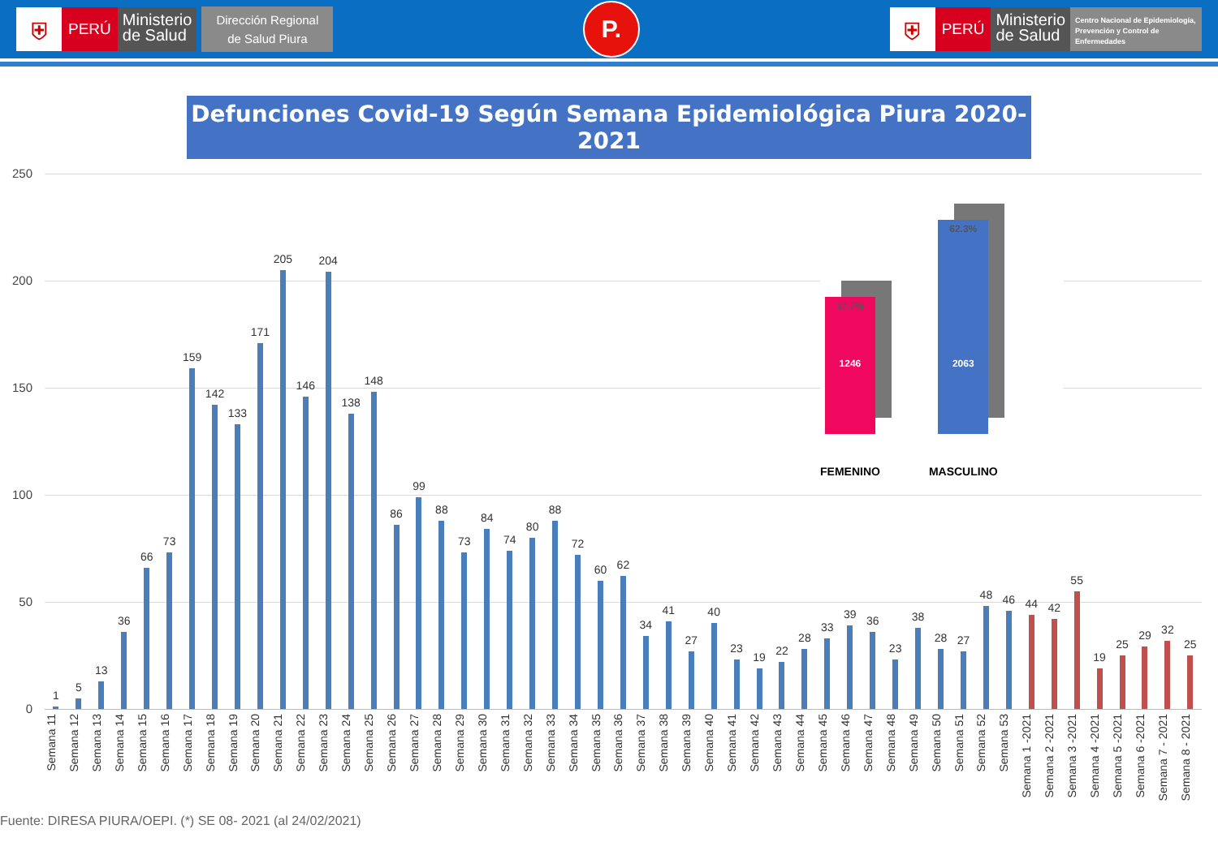⛨
PERÚ
Ministerio
de Salud
Dirección Regional
de Salud Piura
P.
⛨
PERÚ
Ministerio
de Salud
Centro Nacional de Epidemiología, Prevención y Control de Enfermedades
Defunciones Covid-19 Según Semana Epidemiológica Piura 2020-2021
250
200
150
100
50
0
1
5
13
36
66
73
159
142
133
171
205
146
204
138
148
86
99
88
73
84
74
80
88
72
60
62
34
41
27
40
23
19
22
28
33
39
36
23
38
28
27
48
46
44
42
55
19
25
29
32
25
37.7%
1246
FEMENINO
62.3%
2063
MASCULINO
Semana 11
Semana 12
Semana 13
Semana 14
Semana 15
Semana 16
Semana 17
Semana 18
Semana 19
Semana 20
Semana 21
Semana 22
Semana 23
Semana 24
Semana 25
Semana 26
Semana 27
Semana 28
Semana 29
Semana 30
Semana 31
Semana 32
Semana 33
Semana 34
Semana 35
Semana 36
Semana 37
Semana 38
Semana 39
Semana 40
Semana 41
Semana 42
Semana 43
Semana 44
Semana 45
Semana 46
Semana 47
Semana 48
Semana 49
Semana 50
Semana 51
Semana 52
Semana 53
Semana 1 -2021
Semana 2 -2021
Semana 3 -2021
Semana 4 -2021
Semana 5 -2021
Semana 6 -2021
Semana 7 - 2021
Semana 8 - 2021
Fuente: DIRESA PIURA/OEPI. (*) SE 08- 2021 (al 24/02/2021)